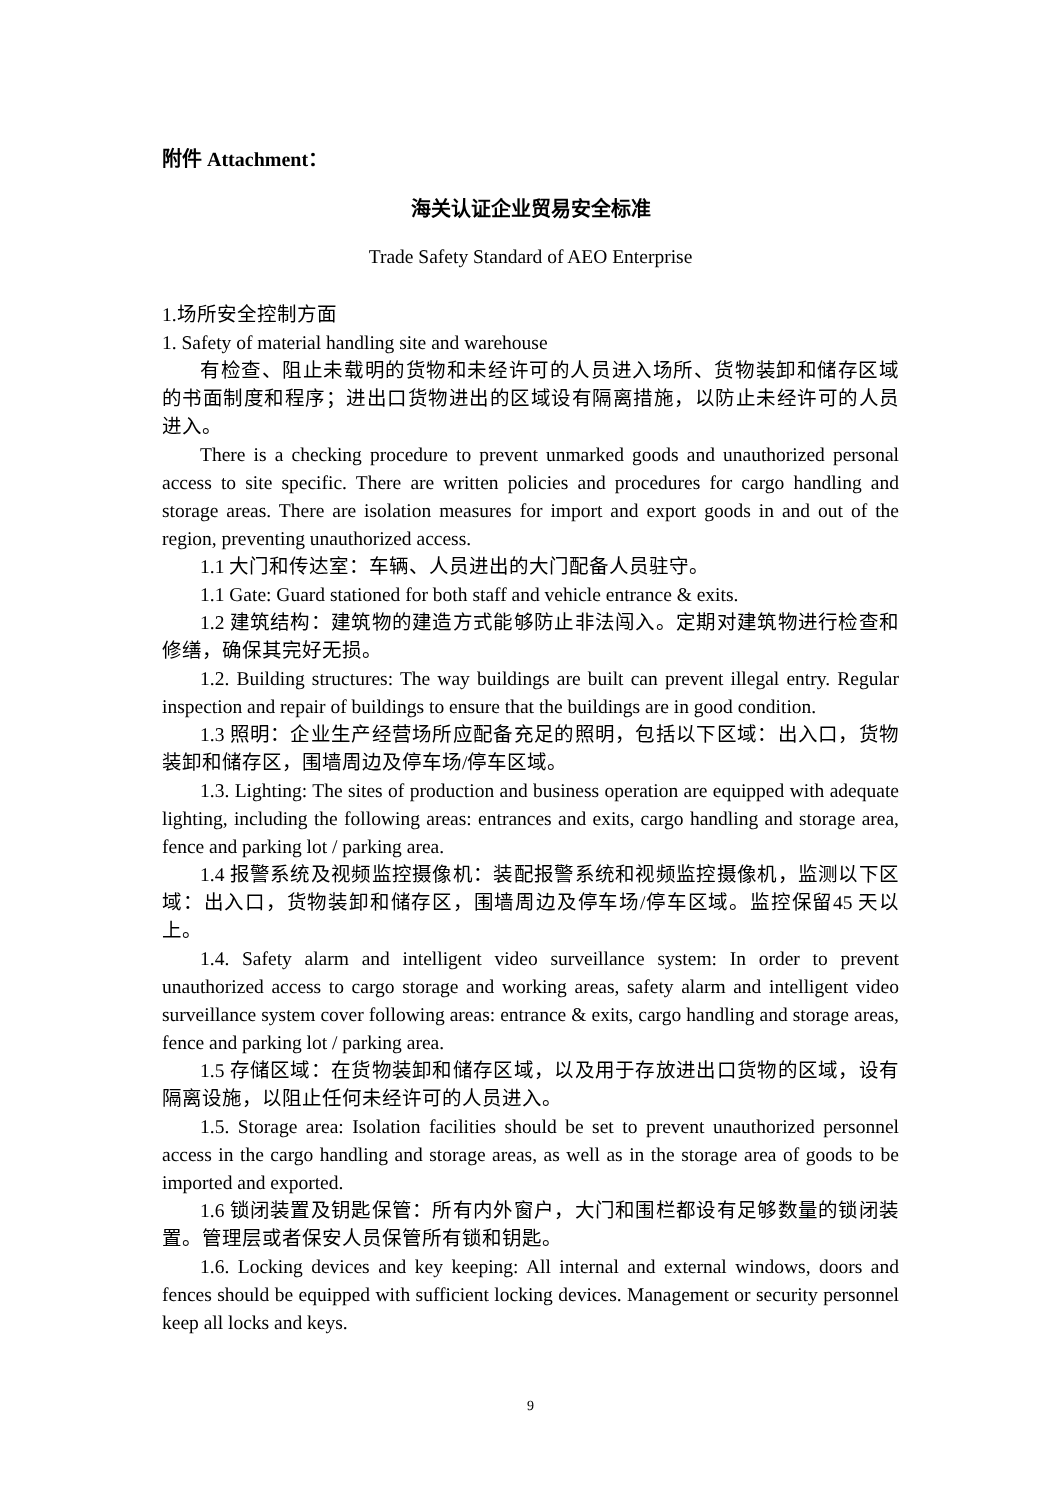附件 Attachment：
海关认证企业贸易安全标准
Trade Safety Standard of AEO Enterprise
1.场所安全控制方面
1. Safety of material handling site and warehouse
有检查、阻止未载明的货物和未经许可的人员进入场所、货物装卸和储存区域的书面制度和程序；进出口货物进出的区域设有隔离措施，以防止未经许可的人员进入。
There is a checking procedure to prevent unmarked goods and unauthorized personal access to site specific. There are written policies and procedures for cargo handling and storage areas. There are isolation measures for import and export goods in and out of the region, preventing unauthorized access.
1.1 大门和传达室：车辆、人员进出的大门配备人员驻守。
1.1 Gate: Guard stationed for both staff and vehicle entrance & exits.
1.2 建筑结构：建筑物的建造方式能够防止非法闯入。定期对建筑物进行检查和修缮，确保其完好无损。
1.2. Building structures: The way buildings are built can prevent illegal entry. Regular inspection and repair of buildings to ensure that the buildings are in good condition.
1.3 照明：企业生产经营场所应配备充足的照明，包括以下区域：出入口，货物装卸和储存区，围墙周边及停车场/停车区域。
1.3. Lighting: The sites of production and business operation are equipped with adequate lighting, including the following areas: entrances and exits, cargo handling and storage area, fence and parking lot / parking area.
1.4 报警系统及视频监控摄像机：装配报警系统和视频监控摄像机，监测以下区域：出入口，货物装卸和储存区，围墙周边及停车场/停车区域。监控保留45 天以上。
1.4. Safety alarm and intelligent video surveillance system: In order to prevent unauthorized access to cargo storage and working areas, safety alarm and intelligent video surveillance system cover following areas: entrance & exits, cargo handling and storage areas, fence and parking lot / parking area.
1.5 存储区域：在货物装卸和储存区域，以及用于存放进出口货物的区域，设有隔离设施，以阻止任何未经许可的人员进入。
1.5. Storage area: Isolation facilities should be set to prevent unauthorized personnel access in the cargo handling and storage areas, as well as in the storage area of goods to be imported and exported.
1.6 锁闭装置及钥匙保管：所有内外窗户，大门和围栏都设有足够数量的锁闭装置。管理层或者保安人员保管所有锁和钥匙。
1.6. Locking devices and key keeping: All internal and external windows, doors and fences should be equipped with sufficient locking devices. Management or security personnel keep all locks and keys.
9